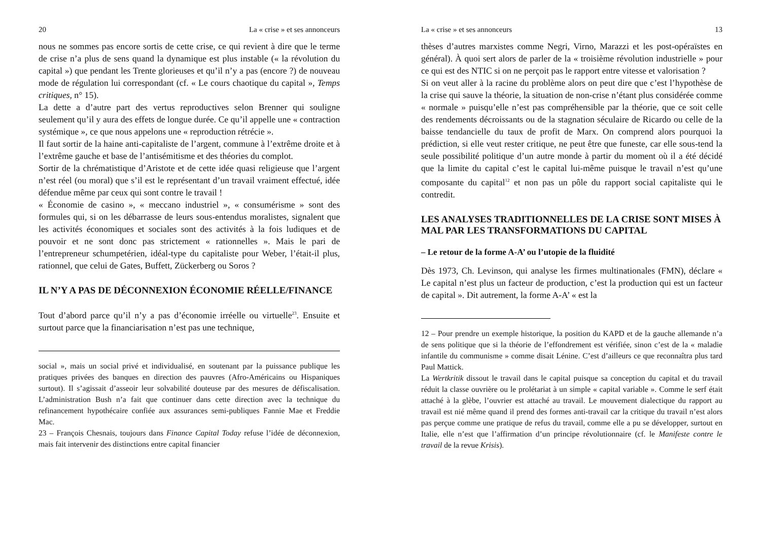20 La « crise » et ses annonceurs
nous ne sommes pas encore sortis de cette crise, ce qui revient à dire que le terme de crise n’a plus de sens quand la dynamique est plus instable (« la révolution du capital ») que pendant les Trente glorieuses et qu’il n’y a pas (encore ?) de nouveau mode de régulation lui correspondant (cf. « Le cours chaotique du capital », Temps critiques, n° 15).
La dette a d’autre part des vertus reproductives selon Brenner qui souligne seulement qu’il y aura des effets de longue durée. Ce qu’il appelle une « contraction systémique », ce que nous appelons une « reproduction rétrécie ».
Il faut sortir de la haine anti-capitaliste de l’argent, commune à l’extrême droite et à l’extrême gauche et base de l’antisémitisme et des théories du complot.
Sortir de la chrématistique d’Aristote et de cette idée quasi religieuse que l’argent n’est réel (ou moral) que s’il est le représentant d’un travail vraiment effectué, idée défendue même par ceux qui sont contre le travail !
« Économie de casino », « meccano industriel », « consumérisme » sont des formules qui, si on les débarrasse de leurs sous-entendus moralistes, signalent que les activités économiques et sociales sont des activités à la fois ludiques et de pouvoir et ne sont donc pas strictement « rationnelles ». Mais le pari de l’entrepreneur schumpetérien, idéal-type du capitaliste pour Weber, l’était-il plus, rationnel, que celui de Gates, Buffett, Zückerberg ou Soros ?
IL N’Y A PAS DE DÉCONNEXION ÉCONOMIE RÉELLE/FINANCE
Tout d’abord parce qu’il n’y a pas d’économie irréelle ou virtuelle<sup>23</sup>. Ensuite et surtout parce que la financiarisation n’est pas une technique,
social », mais un social privé et individualisé, en soutenant par la puissance publique les pratiques privées des banques en direction des pauvres (Afro-Américains ou Hispaniques surtout). Il s’agissait d’asseoir leur solvabilité douteuse par des mesures de défiscalisation. L’administration Bush n’a fait que continuer dans cette direction avec la technique du refinancement hypothécaire confiée aux assurances semi-publiques Fannie Mae et Freddie Mac.
23 – François Chesnais, toujours dans Finance Capital Today refuse l’idée de déconnexion, mais fait intervenir des distinctions entre capital financier
La « crise » et ses annonceurs 13
thèses d’autres marxistes comme Negri, Virno, Marazzi et les post-opéraïstes en général). À quoi sert alors de parler de la « troisième révolution industrielle » pour ce qui est des NTIC si on ne perçoit pas le rapport entre vitesse et valorisation ?
Si on veut aller à la racine du problème alors on peut dire que c’est l’hypothèse de la crise qui sauve la théorie, la situation de non-crise n’étant plus considérée comme « normale » puisqu’elle n’est pas compréhensible par la théorie, que ce soit celle des rendements décroissants ou de la stagnation séculaire de Ricardo ou celle de la baisse tendancielle du taux de profit de Marx. On comprend alors pourquoi la prédiction, si elle veut rester critique, ne peut être que funeste, car elle sous-tend la seule possibilité politique d’un autre monde à partir du moment où il a été décidé que la limite du capital c’est le capital lui-même puisque le travail n’est qu’une composante du capital<sup>12</sup> et non pas un pôle du rapport social capitaliste qui le contredit.
LES ANALYSES TRADITIONNELLES DE LA CRISE SONT MISES À MAL PAR LES TRANSFORMATIONS DU CAPITAL
– Le retour de la forme A-A’ ou l’utopie de la fluidité
Dès 1973, Ch. Levinson, qui analyse les firmes multinationales (FMN), déclare « Le capital n’est plus un facteur de production, c’est la production qui est un facteur de capital ». Dit autrement, la forme A-A’ « est la
12 – Pour prendre un exemple historique, la position du KAPD et de la gauche allemande n’a de sens politique que si la théorie de l’effondrement est vérifiée, sinon c’est de la « maladie infantile du communisme » comme disait Lénine. C’est d’ailleurs ce que reconnaîtra plus tard Paul Mattick.
La Wertkritik dissout le travail dans le capital puisque sa conception du capital et du travail réduit la classe ouvrière ou le prolétariat à un simple « capital variable ». Comme le serf était attaché à la glèbe, l’ouvrier est attaché au travail. Le mouvement dialectique du rapport au travail est nié même quand il prend des formes anti-travail car la critique du travail n’est alors pas perçue comme une pratique de refus du travail, comme elle a pu se développer, surtout en Italie, elle n’est que l’affirmation d’un principe révolutionnaire (cf. le Manifeste contre le travail de la revue Krisis).